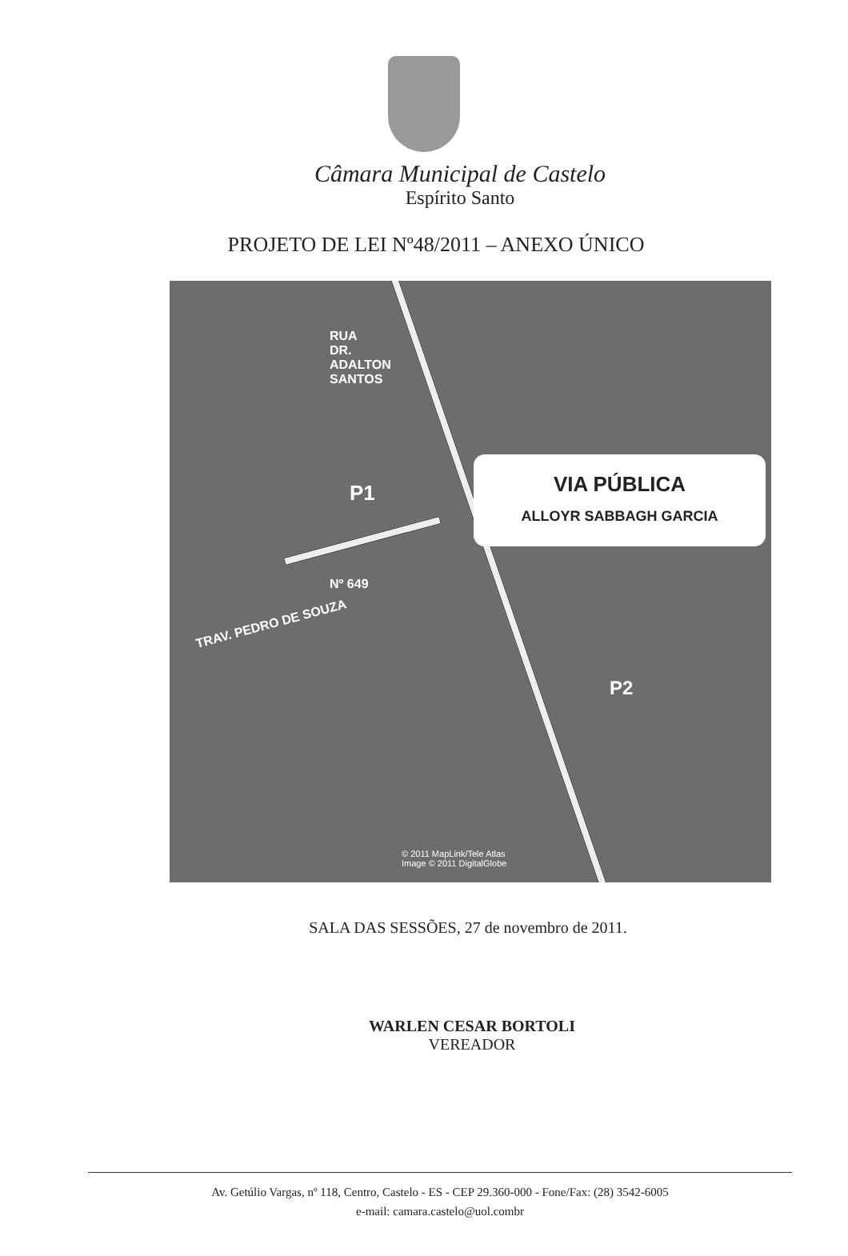Câmara Municipal de Castelo
Espírito Santo
PROJETO DE LEI Nº48/2011 – ANEXO ÚNICO
RUA DR. ADALTON SANTOS
P1
Nº 649
TRAV. PEDRO DE SOUZA
VIA PÚBLICA
ALLOYR SABBAGH GARCIA
P2
© 2011 MapLink/Tele Atlas
Image © 2011 DigitalGlobe
SALA DAS SESSÕES, 27 de novembro de 2011.
WARLEN CESAR BORTOLI
VEREADOR
Av. Getúlio Vargas, nº 118, Centro, Castelo - ES - CEP 29.360-000 - Fone/Fax: (28) 3542-6005
e-mail: camara.castelo@uol.combr